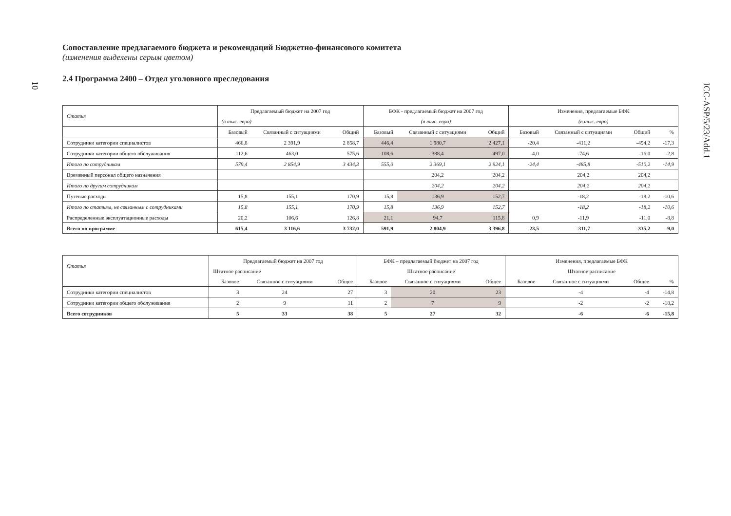10
ICC-ASP/5/23/Add.1
Сопоставление предлагаемого бюджета и рекомендаций Бюджетно-финансового комитета
(изменения выделены серым цветом)
2.4 Программа 2400 – Отдел уголовного преследования
| Статья | Предлагаемый бюджет на 2007 год | | | БФК - предлагаемый бюджет на 2007 год | | | Изменения, предлагаемые БФК | | | |
| --- | --- | --- | --- | --- | --- | --- | --- | --- | --- | --- |
| | (в тыс. евро) | | | (в тыс. евро) | | | (в тыс. евро) | | | |
| | Базовый | Связанный с ситуациями | Общий | Базовый | Связанный с ситуациями | Общий | Базовый | Связанный с ситуациями | Общий | % |
| Сотрудники категории специалистов | 466,8 | 2 391,9 | 2 858,7 | 446,4 | 1 980,7 | 2 427,1 | -20,4 | -411,2 | -494,2 | -17,3 |
| Сотрудники категории общего обслуживания | 112,6 | 463,0 | 575,6 | 108,6 | 388,4 | 497,0 | -4,0 | -74,6 | -16,0 | -2,8 |
| Итого по сотрудникам | 579,4 | 2 854,9 | 3 434,3 | 555,0 | 2 369,1 | 2 924,1 | -24,4 | -485,8 | -510,2 | -14,9 |
| Временный персонал общего назначения | | | | | 204,2 | 204,2 | | 204,2 | 204,2 | |
| Итого по другим сотрудникам | | | | | 204,2 | 204,2 | | 204,2 | 204,2 | |
| Путевые расходы | 15,8 | 155,1 | 170,9 | 15,8 | 136,9 | 152,7 | | -18,2 | -18,2 | -10,6 |
| Итого по статьям, не связанным с сотрудниками | 15,8 | 155,1 | 170,9 | 15,8 | 136,9 | 152,7 | | -18,2 | -18,2 | -10,6 |
| Распределенные эксплуатационные расходы | 20,2 | 106,6 | 126,8 | 21,1 | 94,7 | 115,8 | 0,9 | -11,9 | -11,0 | -8,8 |
| Всего по программе | 615,4 | 3 116,6 | 3 732,0 | 591,9 | 2 804,9 | 3 396,8 | -23,5 | -311,7 | -335,2 | -9,0 |
| Статья | Предлагаемый бюджет на 2007 год | | | БФК – предлагаемый бюджет на 2007 год | | | Изменения, предлагаемые БФК | | | |
| --- | --- | --- | --- | --- | --- | --- | --- | --- | --- | --- |
| | Штатное расписание | | | Штатное расписание | | | Штатное расписание | | | |
| | Базовое | Связанное с ситуациями | Общее | Базовое | Связанное с ситуациями | Общее | Базовое | Связанное с ситуациями | Общее | % |
| Сотрудники категории специалистов | 3 | 24 | 27 | 3 | 20 | 23 | | -4 | -4 | -14,8 |
| Сотрудники категории общего обслуживания | 2 | 9 | 11 | 2 | 7 | 9 | | -2 | -2 | -18,2 |
| Всего сотрудников | 5 | 33 | 38 | 5 | 27 | 32 | | -6 | -6 | -15,8 |